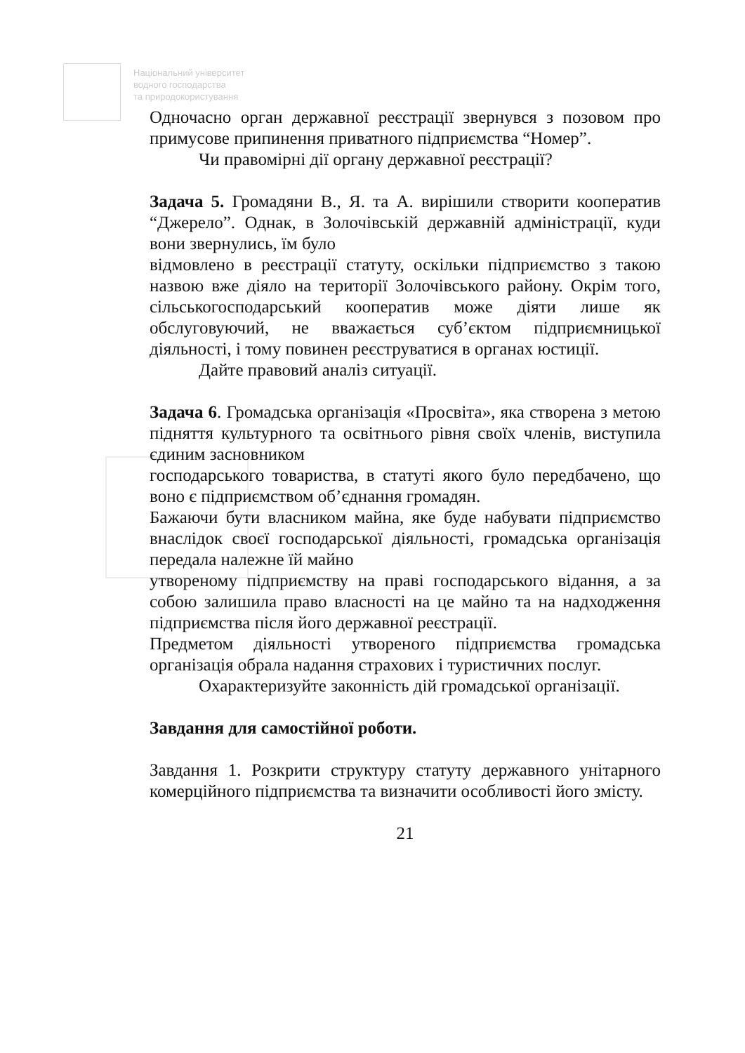Національний університет
водного господарства
та природокористування
Одночасно орган державної реєстрації звернувся з позовом про примусове припинення приватного підприємства “Номер”.
Чи правомірні дії органу державної реєстрації?
Задача 5. Громадяни В., Я. та А. вирішили створити кооператив “Джерело”. Однак, в Золочівській державній адміністрації, куди вони звернулись, їм було
відмовлено в реєстрації статуту, оскільки підприємство з такою назвою вже діяло на території Золочівського району. Окрім того, сільськогосподарський кооператив може діяти лише як обслуговуючий, не вважається суб’єктом підприємницької діяльності, і тому повинен реєструватися в органах юстиції.
Дайте правовий аналіз ситуації.
Задача 6. Громадська організація «Просвіта», яка створена з метою підняття культурного та освітнього рівня своїх членів, виступила єдиним засновником
господарського товариства, в статуті якого було передбачено, що воно є підприємством об’єднання громадян.
Бажаючи бути власником майна, яке буде набувати підприємство внаслідок своєї господарської діяльності, громадська організація передала належне їй майно
утвореному підприємству на праві господарського відання, а за собою залишила право власності на це майно та на надходження підприємства після його державної реєстрації.
Предметом діяльності утвореного підприємства громадська організація обрала надання страхових і туристичних послуг.
Охарактеризуйте законність дій громадської організації.
Завдання для самостійної роботи.
Завдання 1. Розкрити структуру статуту державного унітарного комерційного підприємства та визначити особливості його змісту.
21